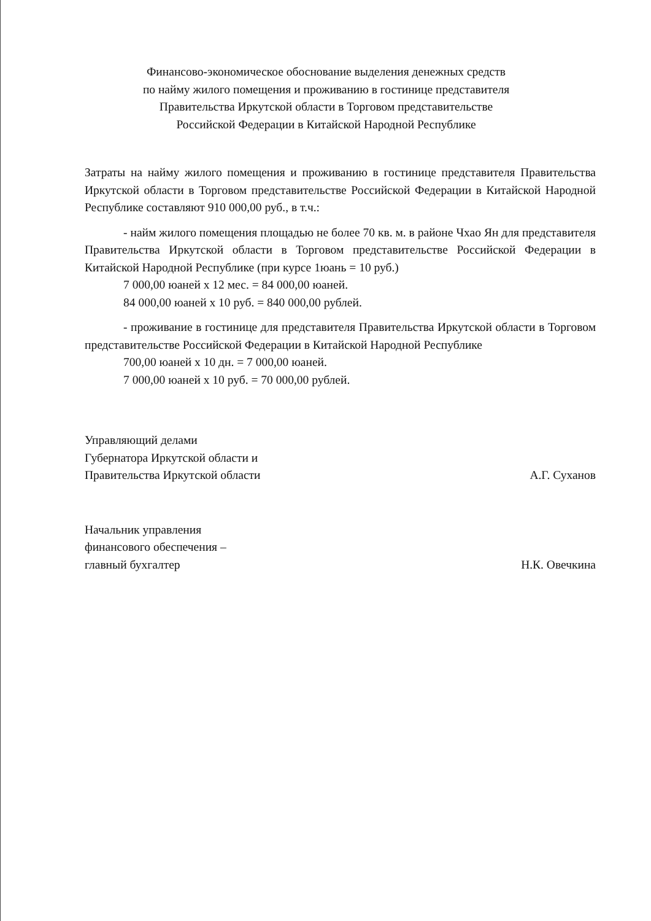Финансово-экономическое обоснование выделения денежных средств
по найму жилого помещения и проживанию в гостинице представителя
Правительства Иркутской области в Торговом представительстве
Российской Федерации в Китайской Народной Республике
Затраты на найму жилого помещения и проживанию в гостинице представителя Правительства Иркутской области в Торговом представительстве Российской Федерации в Китайской Народной Республике составляют 910 000,00 руб., в т.ч.:
- найм жилого помещения площадью не более 70 кв. м. в районе Чхао Ян для представителя Правительства Иркутской области в Торговом представительстве Российской Федерации в Китайской Народной Республике (при курсе 1юань = 10 руб.)
7 000,00 юаней x 12 мес. = 84 000,00 юаней.
84 000,00 юаней x 10 руб. = 840 000,00 рублей.
- проживание в гостинице для представителя Правительства Иркутской области в Торговом представительстве Российской Федерации в Китайской Народной Республике
700,00 юаней x 10 дн. = 7 000,00 юаней.
7 000,00 юаней x 10 руб. = 70 000,00 рублей.
Управляющий делами
Губернатора Иркутской области и
Правительства Иркутской области
А.Г. Суханов
Начальник управления
финансового обеспечения –
главный бухгалтер
Н.К. Овечкина